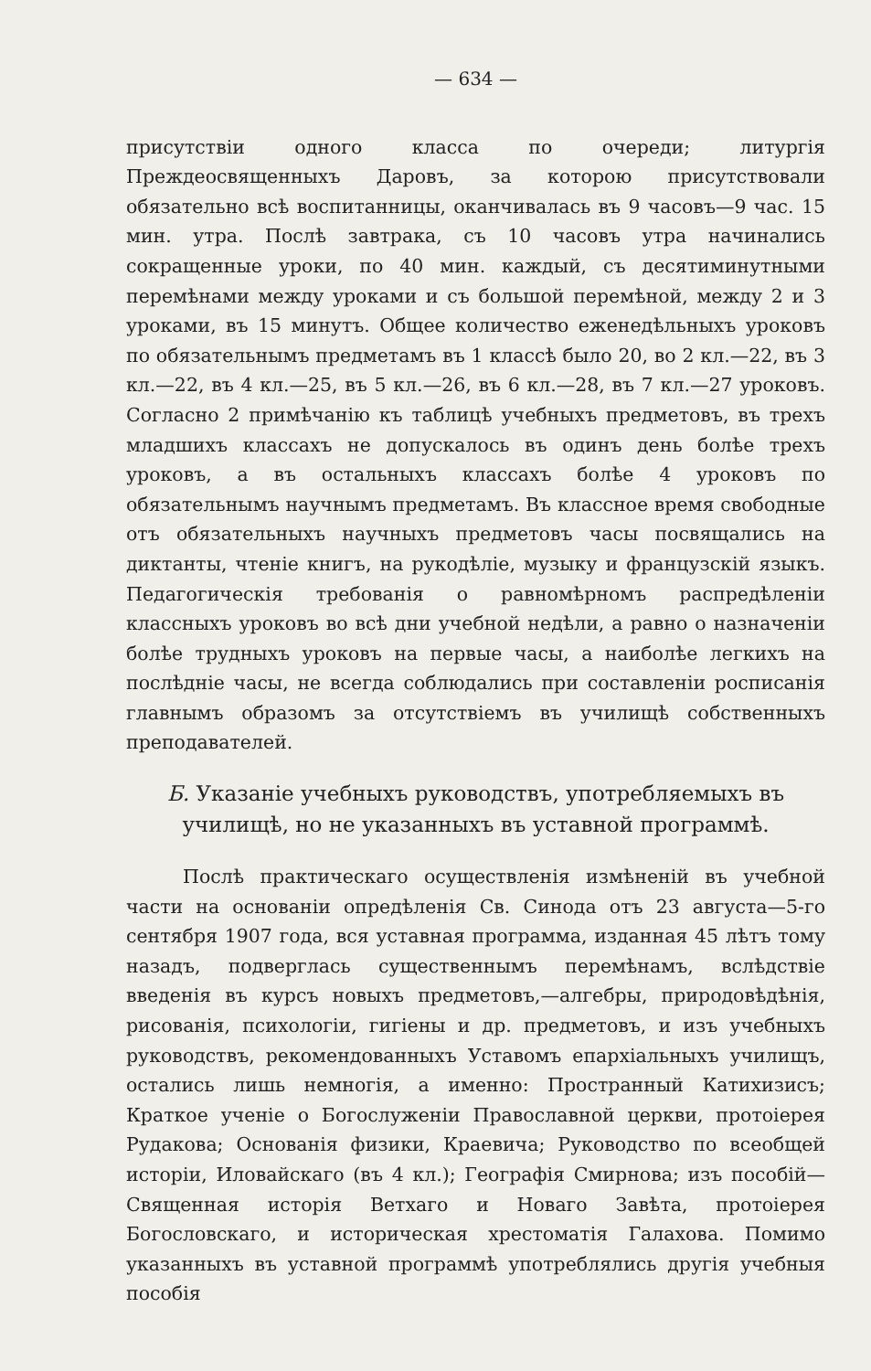— 634 —
присутствіи одного класса по очереди; литургія Преждеосвященныхъ Даровъ, за которою присутствовали обязательно всѣ воспитанницы, оканчивалась въ 9 часовъ—9 час. 15 мин. утра. Послѣ завтрака, съ 10 часовъ утра начинались сокращенные уроки, по 40 мин. каждый, съ десятиминутными перемѣнами между уроками и съ большой перемѣной, между 2 и 3 уроками, въ 15 минутъ. Общее количество еженедѣльныхъ уроковъ по обязательнымъ предметамъ въ 1 классѣ было 20, во 2 кл.—22, въ 3 кл.—22, въ 4 кл.—25, въ 5 кл.—26, въ 6 кл.—28, въ 7 кл.—27 уроковъ. Согласно 2 примѣчанію къ таблицѣ учебныхъ предметовъ, въ трехъ младшихъ классахъ не допускалось въ одинъ день болѣе трехъ уроковъ, а въ остальныхъ классахъ болѣе 4 уроковъ по обязательнымъ научнымъ предметамъ. Въ классное время свободные отъ обязательныхъ научныхъ предметовъ часы посвящались на диктанты, чтеніе книгъ, на рукодѣліе, музыку и французскій языкъ. Педагогическія требованія о равномѣрномъ распредѣленіи классныхъ уроковъ во всѣ дни учебной недѣли, а равно о назначеніи болѣе трудныхъ уроковъ на первые часы, а наиболѣе легкихъ на послѣдніе часы, не всегда соблюдались при составленіи росписанія главнымъ образомъ за отсутствіемъ въ училищѣ собственныхъ преподавателей.
Б. Указаніе учебныхъ руководствъ, употребляемыхъ въ училищѣ, но не указанныхъ въ уставной программѣ.
Послѣ практическаго осуществленія измѣненій въ учебной части на основаніи опредѣленія Св. Синода отъ 23 августа—5-го сентября 1907 года, вся уставная программа, изданная 45 лѣтъ тому назадъ, подверглась существеннымъ перемѣнамъ, вслѣдствіе введенія въ курсъ новыхъ предметовъ,—алгебры, природовѣдѣнія, рисованія, психологіи, гигіены и др. предметовъ, и изъ учебныхъ руководствъ, рекомендованныхъ Уставомъ епархіальныхъ училищъ, остались лишь немногія, а именно: Пространный Катихизисъ; Краткое ученіе о Богослуженіи Православной церкви, протоіерея Рудакова; Основанія физики, Краевича; Руководство по всеобщей исторіи, Иловайскаго (въ 4 кл.); Географія Смирнова; изъ пособій—Священная исторія Ветхаго и Новаго Завѣта, протоіерея Богословскаго, и историческая хрестоматія Галахова. Помимо указанныхъ въ уставной программѣ употреблялись другія учебныя пособія